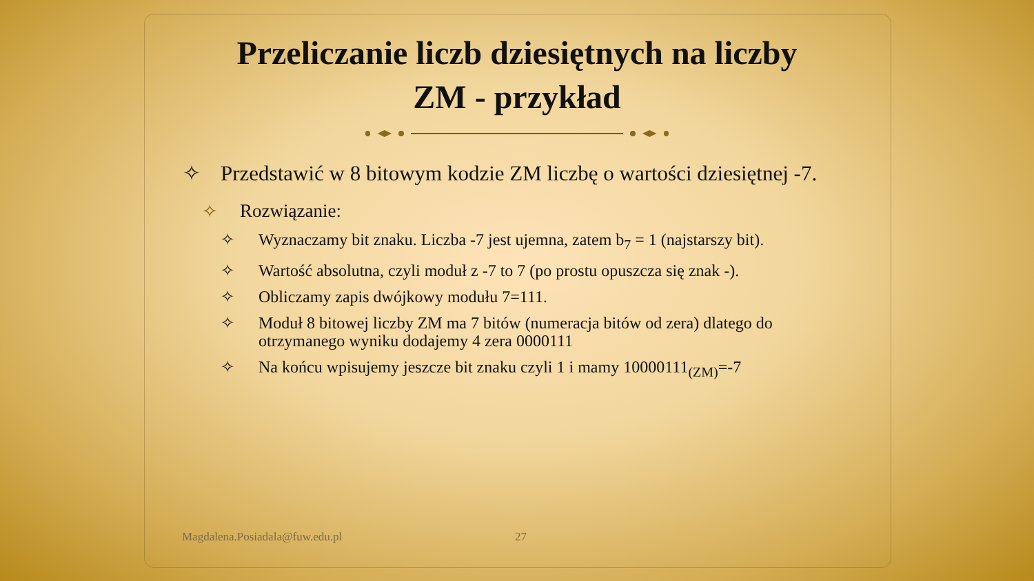Przeliczanie liczb dziesiętnych na liczby
ZM - przykład
✧ Przedstawić w 8 bitowym kodzie ZM liczbę o wartości dziesiętnej -7.
✧ Rozwiązanie:
✧ Wyznaczamy bit znaku. Liczba -7 jest ujemna, zatem b<sub>7</sub> = 1 (najstarszy bit).
✧ Wartość absolutna, czyli moduł z -7 to 7 (po prostu opuszcza się znak -).
✧ Obliczamy zapis dwójkowy modułu 7=111.
✧ Moduł 8 bitowej liczby ZM ma 7 bitów (numeracja bitów od zera) dlatego do otrzymanego wyniku dodajemy 4 zera 0000111
✧ Na końcu wpisujemy jeszcze bit znaku czyli 1 i mamy 10000111<sub>(ZM)</sub>=-7
Magdalena.Posiadala@fuw.edu.pl 27